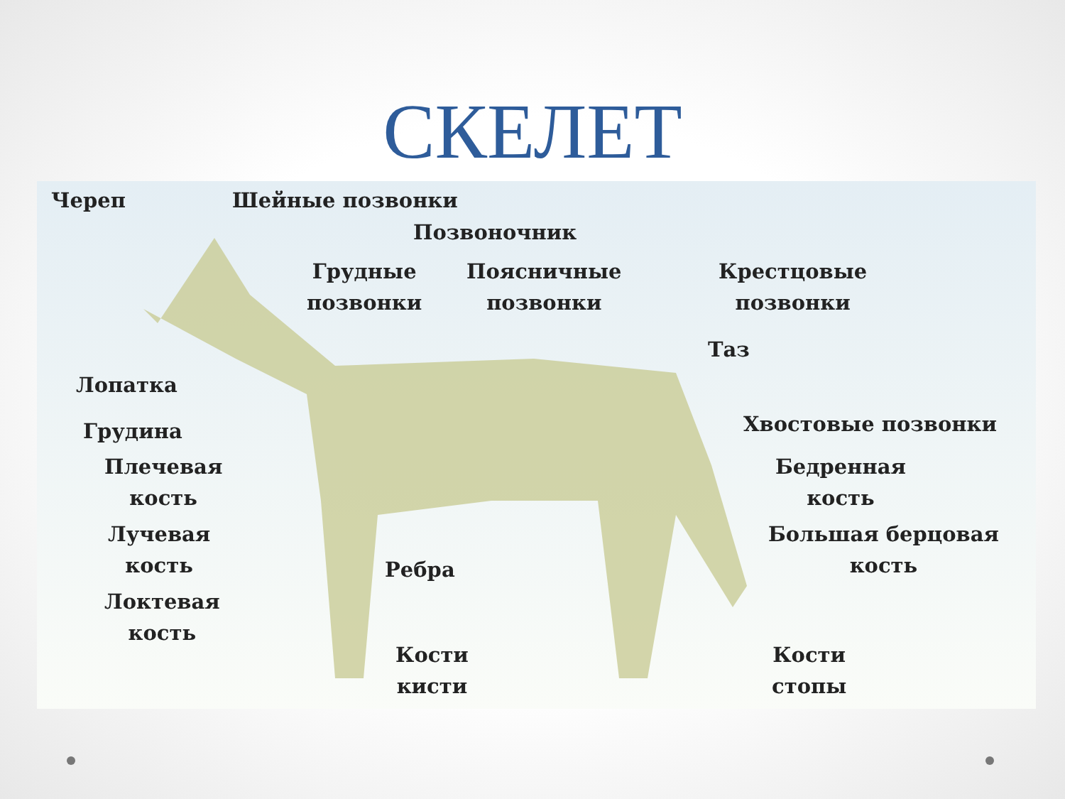СКЕЛЕТ
Череп Шейные позвонки
Позвоночник
Грудные
позвонки
Поясничные
позвонки
Крестцовые
позвонки
Таз
Лопатка
Грудина Хвостовые позвонки
Плечевая
кость
Бедренная
кость
Лучевая
кость
Большая берцовая
кость
Ребра
Локтевая
кость
Кости
кисти
Кости
стопы